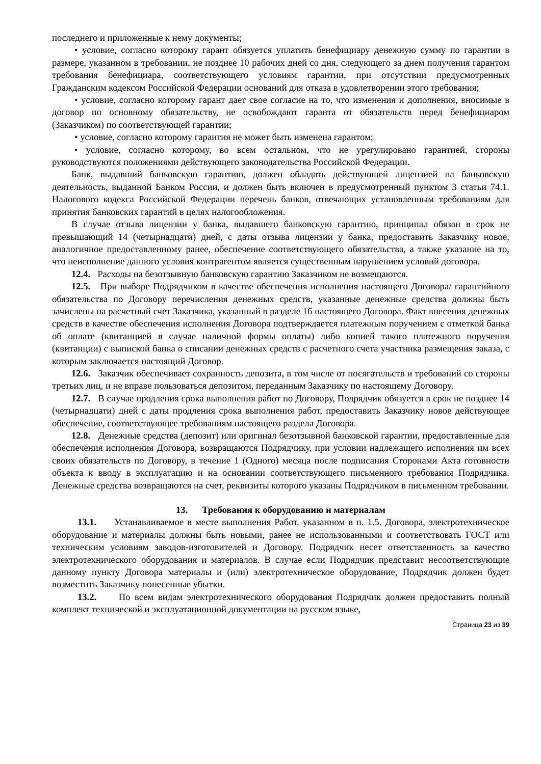последнего и приложенные к нему документы;
• условие, согласно которому гарант обязуется уплатить бенефициару денежную сумму по гарантии в размере, указанном в требовании, не позднее 10 рабочих дней со дня, следующего за днем получения гарантом требования бенефициара, соответствующего условиям гарантии, при отсутствии предусмотренных Гражданским кодексом Российской Федерации оснований для отказа в удовлетворении этого требования;
• условие, согласно которому гарант дает свое согласие на то, что изменения и дополнения, вносимые в договор по основному обязательству, не освобождают гаранта от обязательств перед бенефициаром (Заказчиком) по соответствующей гарантии;
• условие, согласно которому гарантия не может быть изменена гарантом;
• условие, согласно которому, во всем остальном, что не урегулировано гарантией, стороны руководствуются положениями действующего законодательства Российской Федерации.
Банк, выдавший банковскую гарантию, должен обладать действующей лицензией на банковскую деятельность, выданной Банком России, и должен быть включен в предусмотренный пунктом 3 статьи 74.1. Налогового кодекса Российской Федерации перечень банков, отвечающих установленным требованиям для принятия банковских гарантий в целях налогообложения.
В случае отзыва лицензии у банка, выдавшего банковскую гарантию, принципал обязан в срок не превышающий 14 (четырнадцати) дней, с даты отзыва лицензии у банка, предоставить Заказчику новое, аналогичное предоставленному ранее, обеспечение соответствующего обязательства, а также указание на то, что неисполнение данного условия контрагентом является существенным нарушением условий договора.
12.4. Расходы на безотзывную банковскую гарантию Заказчиком не возмещаются.
12.5. При выборе Подрядчиком в качестве обеспечения исполнения настоящего Договора/ гарантийного обязательства по Договору перечисления денежных средств, указанные денежные средства должны быть зачислены на расчетный счет Заказчика, указанный в разделе 16 настоящего Договора. Факт внесения денежных средств в качестве обеспечения исполнения Договора подтверждается платежным поручением с отметкой банка об оплате (квитанцией в случае наличной формы оплаты) либо копией такого платежного поручения (квитанции) с выпиской банка о списании денежных средств с расчетного счета участника размещения заказа, с которым заключается настоящий Договор.
12.6. Заказчик обеспечивает сохранность депозита, в том числе от посягательств и требований со стороны третьих лиц, и не вправе пользоваться депозитом, переданным Заказчику по настоящему Договору.
12.7. В случае продления срока выполнения работ по Договору, Подрядчик обязуется в срок не позднее 14 (четырнадцати) дней с даты продления срока выполнения работ, предоставить Заказчику новое действующее обеспечение, соответствующее требованиям настоящего раздела Договора.
12.8. Денежные средства (депозит) или оригинал безотзывной банковской гарантии, предоставленные для обеспечения исполнения Договора, возвращаются Подрядчику, при условии надлежащего исполнения им всех своих обязательств по Договору, в течение 1 (Одного) месяца после подписания Сторонами Акта готовности объекта к вводу в эксплуатацию и на основании соответствующего письменного требования Подрядчика. Денежные средства возвращаются на счет, реквизиты которого указаны Подрядчиком в письменном требовании.
13. Требования к оборудованию и материалам
13.1. Устанавливаемое в месте выполнения Работ, указанном в п. 1.5. Договора, электротехническое оборудование и материалы должны быть новыми, ранее не использованными и соответствовать ГОСТ или техническим условиям заводов-изготовителей и Договору. Подрядчик несет ответственность за качество электротехнического оборудования и материалов. В случае если Подрядчик представит несоответствующие данному пункту Договора материалы и (или) электротехническое оборудование, Подрядчик должен будет возместить Заказчику понесенные убытки.
13.2. По всем видам электротехнического оборудования Подрядчик должен предоставить полный комплект технической и эксплуатационной документации на русском языке,
Страница 23 из 39